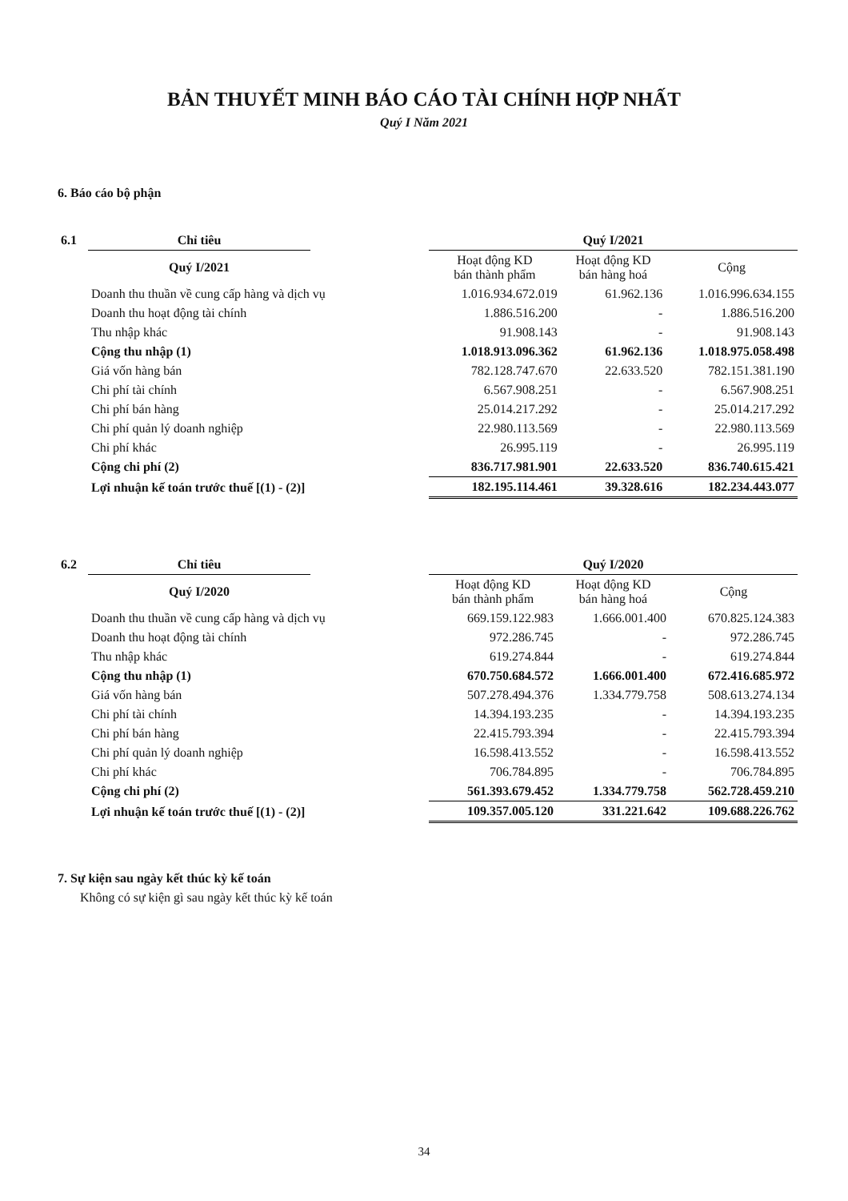BẢN THUYẾT MINH BÁO CÁO TÀI CHÍNH HỢP NHẤT
Quý I Năm 2021
6. Báo cáo bộ phận
| 6.1 | Chỉ tiêu | | Quý I/2021 | | |
| --- | --- | --- | --- | --- | --- |
| | Quý I/2021 | | Hoạt động KD bán thành phẩm | Hoạt động KD bán hàng hoá | Cộng |
| | Doanh thu thuần về cung cấp hàng và dịch vụ | | 1.016.934.672.019 | 61.962.136 | 1.016.996.634.155 |
| | Doanh thu hoạt động tài chính | | 1.886.516.200 | - | 1.886.516.200 |
| | Thu nhập khác | | 91.908.143 | - | 91.908.143 |
| | Cộng thu nhập (1) | | 1.018.913.096.362 | 61.962.136 | 1.018.975.058.498 |
| | Giá vốn hàng bán | | 782.128.747.670 | 22.633.520 | 782.151.381.190 |
| | Chi phí tài chính | | 6.567.908.251 | - | 6.567.908.251 |
| | Chi phí bán hàng | | 25.014.217.292 | - | 25.014.217.292 |
| | Chi phí quản lý doanh nghiệp | | 22.980.113.569 | - | 22.980.113.569 |
| | Chi phí khác | | 26.995.119 | - | 26.995.119 |
| | Cộng chi phí (2) | | 836.717.981.901 | 22.633.520 | 836.740.615.421 |
| | Lợi nhuận kế toán trước thuế [(1) - (2)] | | 182.195.114.461 | 39.328.616 | 182.234.443.077 |
| 6.2 | Chỉ tiêu | | Quý I/2020 | | |
| --- | --- | --- | --- | --- | --- |
| | Quý I/2020 | | Hoạt động KD bán thành phẩm | Hoạt động KD bán hàng hoá | Cộng |
| | Doanh thu thuần về cung cấp hàng và dịch vụ | | 669.159.122.983 | 1.666.001.400 | 670.825.124.383 |
| | Doanh thu hoạt động tài chính | | 972.286.745 | - | 972.286.745 |
| | Thu nhập khác | | 619.274.844 | - | 619.274.844 |
| | Cộng thu nhập (1) | | 670.750.684.572 | 1.666.001.400 | 672.416.685.972 |
| | Giá vốn hàng bán | | 507.278.494.376 | 1.334.779.758 | 508.613.274.134 |
| | Chi phí tài chính | | 14.394.193.235 | - | 14.394.193.235 |
| | Chi phí bán hàng | | 22.415.793.394 | - | 22.415.793.394 |
| | Chi phí quản lý doanh nghiệp | | 16.598.413.552 | - | 16.598.413.552 |
| | Chi phí khác | | 706.784.895 | - | 706.784.895 |
| | Cộng chi phí (2) | | 561.393.679.452 | 1.334.779.758 | 562.728.459.210 |
| | Lợi nhuận kế toán trước thuế [(1) - (2)] | | 109.357.005.120 | 331.221.642 | 109.688.226.762 |
7. Sự kiện sau ngày kết thúc kỳ kế toán
Không có sự kiện gì sau ngày kết thúc kỳ kế toán
34